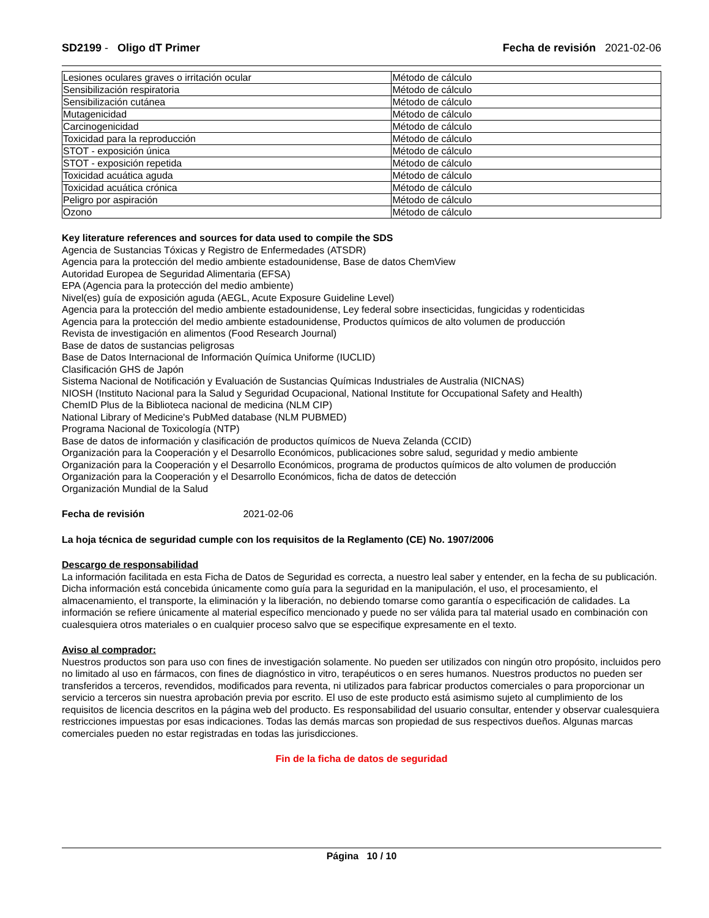SD2199 - Oligo dT Primer Fecha de revisión 2021-02-06
| Lesiones oculares graves o irritación ocular | Método de cálculo |
| Sensibilización respiratoria | Método de cálculo |
| Sensibilización cutánea | Método de cálculo |
| Mutagenicidad | Método de cálculo |
| Carcinogenicidad | Método de cálculo |
| Toxicidad para la reproducción | Método de cálculo |
| STOT - exposición única | Método de cálculo |
| STOT - exposición repetida | Método de cálculo |
| Toxicidad acuática aguda | Método de cálculo |
| Toxicidad acuática crónica | Método de cálculo |
| Peligro por aspiración | Método de cálculo |
| Ozono | Método de cálculo |
Key literature references and sources for data used to compile the SDS
Agencia de Sustancias Tóxicas y Registro de Enfermedades (ATSDR)
Agencia para la protección del medio ambiente estadounidense, Base de datos ChemView
Autoridad Europea de Seguridad Alimentaria (EFSA)
EPA (Agencia para la protección del medio ambiente)
Nivel(es) guía de exposición aguda (AEGL, Acute Exposure Guideline Level)
Agencia para la protección del medio ambiente estadounidense, Ley federal sobre insecticidas, fungicidas y rodenticidas
Agencia para la protección del medio ambiente estadounidense, Productos químicos de alto volumen de producción
Revista de investigación en alimentos (Food Research Journal)
Base de datos de sustancias peligrosas
Base de Datos Internacional de Información Química Uniforme (IUCLID)
Clasificación GHS de Japón
Sistema Nacional de Notificación y Evaluación de Sustancias Químicas Industriales de Australia (NICNAS)
NIOSH (Instituto Nacional para la Salud y Seguridad Ocupacional, National Institute for Occupational Safety and Health)
ChemID Plus de la Biblioteca nacional de medicina (NLM CIP)
National Library of Medicine's PubMed database (NLM PUBMED)
Programa Nacional de Toxicología (NTP)
Base de datos de información y clasificación de productos químicos de Nueva Zelanda (CCID)
Organización para la Cooperación y el Desarrollo Económicos, publicaciones sobre salud, seguridad y medio ambiente
Organización para la Cooperación y el Desarrollo Económicos, programa de productos químicos de alto volumen de producción
Organización para la Cooperación y el Desarrollo Económicos, ficha de datos de detección
Organización Mundial de la Salud
Fecha de revisión 2021-02-06
La hoja técnica de seguridad cumple con los requisitos de la Reglamento (CE) No. 1907/2006
Descargo de responsabilidad
La información facilitada en esta Ficha de Datos de Seguridad es correcta, a nuestro leal saber y entender, en la fecha de su publicación. Dicha información está concebida únicamente como guía para la seguridad en la manipulación, el uso, el procesamiento, el almacenamiento, el transporte, la eliminación y la liberación, no debiendo tomarse como garantía o especificación de calidades. La información se refiere únicamente al material específico mencionado y puede no ser válida para tal material usado en combinación con cualesquiera otros materiales o en cualquier proceso salvo que se especifique expresamente en el texto.
Aviso al comprador:
Nuestros productos son para uso con fines de investigación solamente. No pueden ser utilizados con ningún otro propósito, incluidos pero no limitado al uso en fármacos, con fines de diagnóstico in vitro, terapéuticos o en seres humanos. Nuestros productos no pueden ser transferidos a terceros, revendidos, modificados para reventa, ni utilizados para fabricar productos comerciales o para proporcionar un servicio a terceros sin nuestra aprobación previa por escrito. El uso de este producto está asimismo sujeto al cumplimiento de los requisitos de licencia descritos en la página web del producto. Es responsabilidad del usuario consultar, entender y observar cualesquiera restricciones impuestas por esas indicaciones. Todas las demás marcas son propiedad de sus respectivos dueños. Algunas marcas comerciales pueden no estar registradas en todas las jurisdicciones.
Fin de la ficha de datos de seguridad
Página 10 / 10